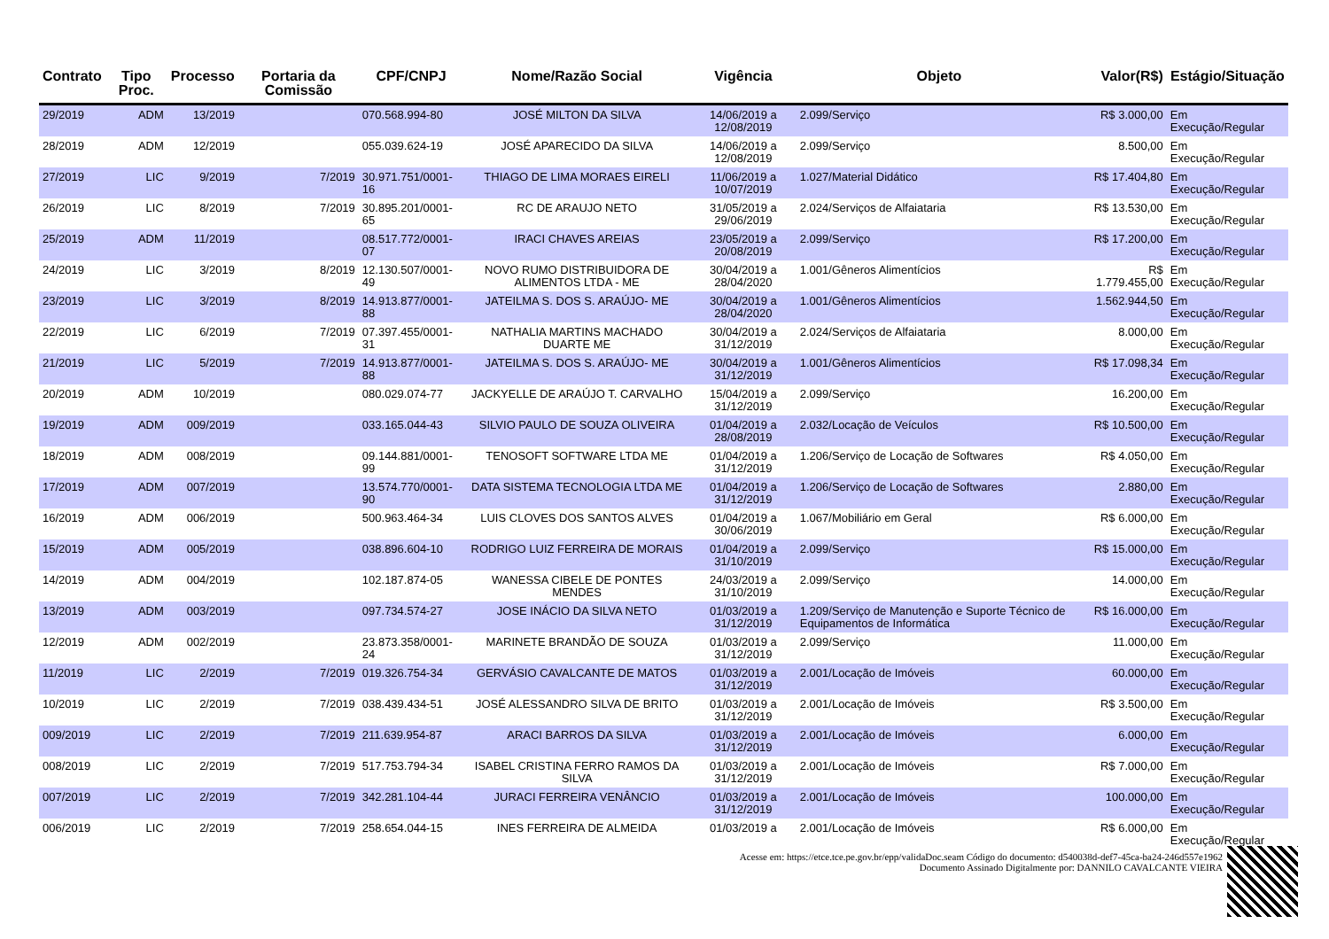| Contrato | Tipo Proc. | Processo | Portaria da Comissão | CPF/CNPJ | Nome/Razão Social | Vigência | Objeto | Valor(R$) | Estágio/Situação |
| --- | --- | --- | --- | --- | --- | --- | --- | --- | --- |
| 29/2019 | ADM | 13/2019 | | 070.568.994-80 | JOSÉ MILTON DA SILVA | 14/06/2019 a 12/08/2019 | 2.099/Serviço | R$ 3.000,00 | Em Execução/Regular |
| 28/2019 | ADM | 12/2019 | | 055.039.624-19 | JOSÉ APARECIDO DA SILVA | 14/06/2019 a 12/08/2019 | 2.099/Serviço | 8.500,00 | Em Execução/Regular |
| 27/2019 | LIC | 9/2019 | 7/2019 | 30.971.751/0001-16 | THIAGO DE LIMA MORAES EIRELI | 11/06/2019 a 10/07/2019 | 1.027/Material Didático | R$ 17.404,80 | Em Execução/Regular |
| 26/2019 | LIC | 8/2019 | 7/2019 | 30.895.201/0001-65 | RC DE ARAUJO NETO | 31/05/2019 a 29/06/2019 | 2.024/Serviços de Alfaiataria | R$ 13.530,00 | Em Execução/Regular |
| 25/2019 | ADM | 11/2019 | | 08.517.772/0001-07 | IRACI CHAVES AREIAS | 23/05/2019 a 20/08/2019 | 2.099/Serviço | R$ 17.200,00 | Em Execução/Regular |
| 24/2019 | LIC | 3/2019 | 8/2019 | 12.130.507/0001-49 | NOVO RUMO DISTRIBUIDORA DE ALIMENTOS LTDA - ME | 30/04/2019 a 28/04/2020 | 1.001/Gêneros Alimentícios | R$ 1.779.455,00 | Em Execução/Regular |
| 23/2019 | LIC | 3/2019 | 8/2019 | 14.913.877/0001-88 | JATEILMA S. DOS S. ARAÚJO- ME | 30/04/2019 a 28/04/2020 | 1.001/Gêneros Alimentícios | 1.562.944,50 | Em Execução/Regular |
| 22/2019 | LIC | 6/2019 | 7/2019 | 07.397.455/0001-31 | NATHALIA MARTINS MACHADO DUARTE ME | 30/04/2019 a 31/12/2019 | 2.024/Serviços de Alfaiataria | 8.000,00 | Em Execução/Regular |
| 21/2019 | LIC | 5/2019 | 7/2019 | 14.913.877/0001-88 | JATEILMA S. DOS S. ARAÚJO- ME | 30/04/2019 a 31/12/2019 | 1.001/Gêneros Alimentícios | R$ 17.098,34 | Em Execução/Regular |
| 20/2019 | ADM | 10/2019 | | 080.029.074-77 | JACKYELLE DE ARAÚJO T. CARVALHO | 15/04/2019 a 31/12/2019 | 2.099/Serviço | 16.200,00 | Em Execução/Regular |
| 19/2019 | ADM | 009/2019 | | 033.165.044-43 | SILVIO PAULO DE SOUZA OLIVEIRA | 01/04/2019 a 28/08/2019 | 2.032/Locação de Veículos | R$ 10.500,00 | Em Execução/Regular |
| 18/2019 | ADM | 008/2019 | | 09.144.881/0001-99 | TENOSOFT SOFTWARE LTDA ME | 01/04/2019 a 31/12/2019 | 1.206/Serviço de Locação de Softwares | R$ 4.050,00 | Em Execução/Regular |
| 17/2019 | ADM | 007/2019 | | 13.574.770/0001-90 | DATA SISTEMA TECNOLOGIA LTDA ME | 01/04/2019 a 31/12/2019 | 1.206/Serviço de Locação de Softwares | 2.880,00 | Em Execução/Regular |
| 16/2019 | ADM | 006/2019 | | 500.963.464-34 | LUIS CLOVES DOS SANTOS ALVES | 01/04/2019 a 30/06/2019 | 1.067/Mobiliário em Geral | R$ 6.000,00 | Em Execução/Regular |
| 15/2019 | ADM | 005/2019 | | 038.896.604-10 | RODRIGO LUIZ FERREIRA DE MORAIS | 01/04/2019 a 31/10/2019 | 2.099/Serviço | R$ 15.000,00 | Em Execução/Regular |
| 14/2019 | ADM | 004/2019 | | 102.187.874-05 | WANESSA CIBELE DE PONTES MENDES | 24/03/2019 a 31/10/2019 | 2.099/Serviço | 14.000,00 | Em Execução/Regular |
| 13/2019 | ADM | 003/2019 | | 097.734.574-27 | JOSE INÁCIO DA SILVA NETO | 01/03/2019 a 31/12/2019 | 1.209/Serviço de Manutenção e Suporte Técnico de Equipamentos de Informática | R$ 16.000,00 | Em Execução/Regular |
| 12/2019 | ADM | 002/2019 | | 23.873.358/0001-24 | MARINETE BRANDÃO DE SOUZA | 01/03/2019 a 31/12/2019 | 2.099/Serviço | 11.000,00 | Em Execução/Regular |
| 11/2019 | LIC | 2/2019 | 7/2019 | 019.326.754-34 | GERVÁSIO CAVALCANTE DE MATOS | 01/03/2019 a 31/12/2019 | 2.001/Locação de Imóveis | 60.000,00 | Em Execução/Regular |
| 10/2019 | LIC | 2/2019 | 7/2019 | 038.439.434-51 | JOSÉ ALESSANDRO SILVA DE BRITO | 01/03/2019 a 31/12/2019 | 2.001/Locação de Imóveis | R$ 3.500,00 | Em Execução/Regular |
| 009/2019 | LIC | 2/2019 | 7/2019 | 211.639.954-87 | ARACI BARROS DA SILVA | 01/03/2019 a 31/12/2019 | 2.001/Locação de Imóveis | 6.000,00 | Em Execução/Regular |
| 008/2019 | LIC | 2/2019 | 7/2019 | 517.753.794-34 | ISABEL CRISTINA FERRO RAMOS DA SILVA | 01/03/2019 a 31/12/2019 | 2.001/Locação de Imóveis | R$ 7.000,00 | Em Execução/Regular |
| 007/2019 | LIC | 2/2019 | 7/2019 | 342.281.104-44 | JURACI FERREIRA VENÂNCIO | 01/03/2019 a 31/12/2019 | 2.001/Locação de Imóveis | 100.000,00 | Em Execução/Regular |
| 006/2019 | LIC | 2/2019 | 7/2019 | 258.654.044-15 | INES FERREIRA DE ALMEIDA | 01/03/2019 a | 2.001/Locação de Imóveis | R$ 6.000,00 | Em Execução/Regular |
Acesse em: https://etce.tce.pe.gov.br/epp/validaDoc.seam Código do documento: d540038d-def7-45ca-ba24-246d557e1962
Documento Assinado Digitalmente por: DANNILO CAVALCANTE VIEIRA